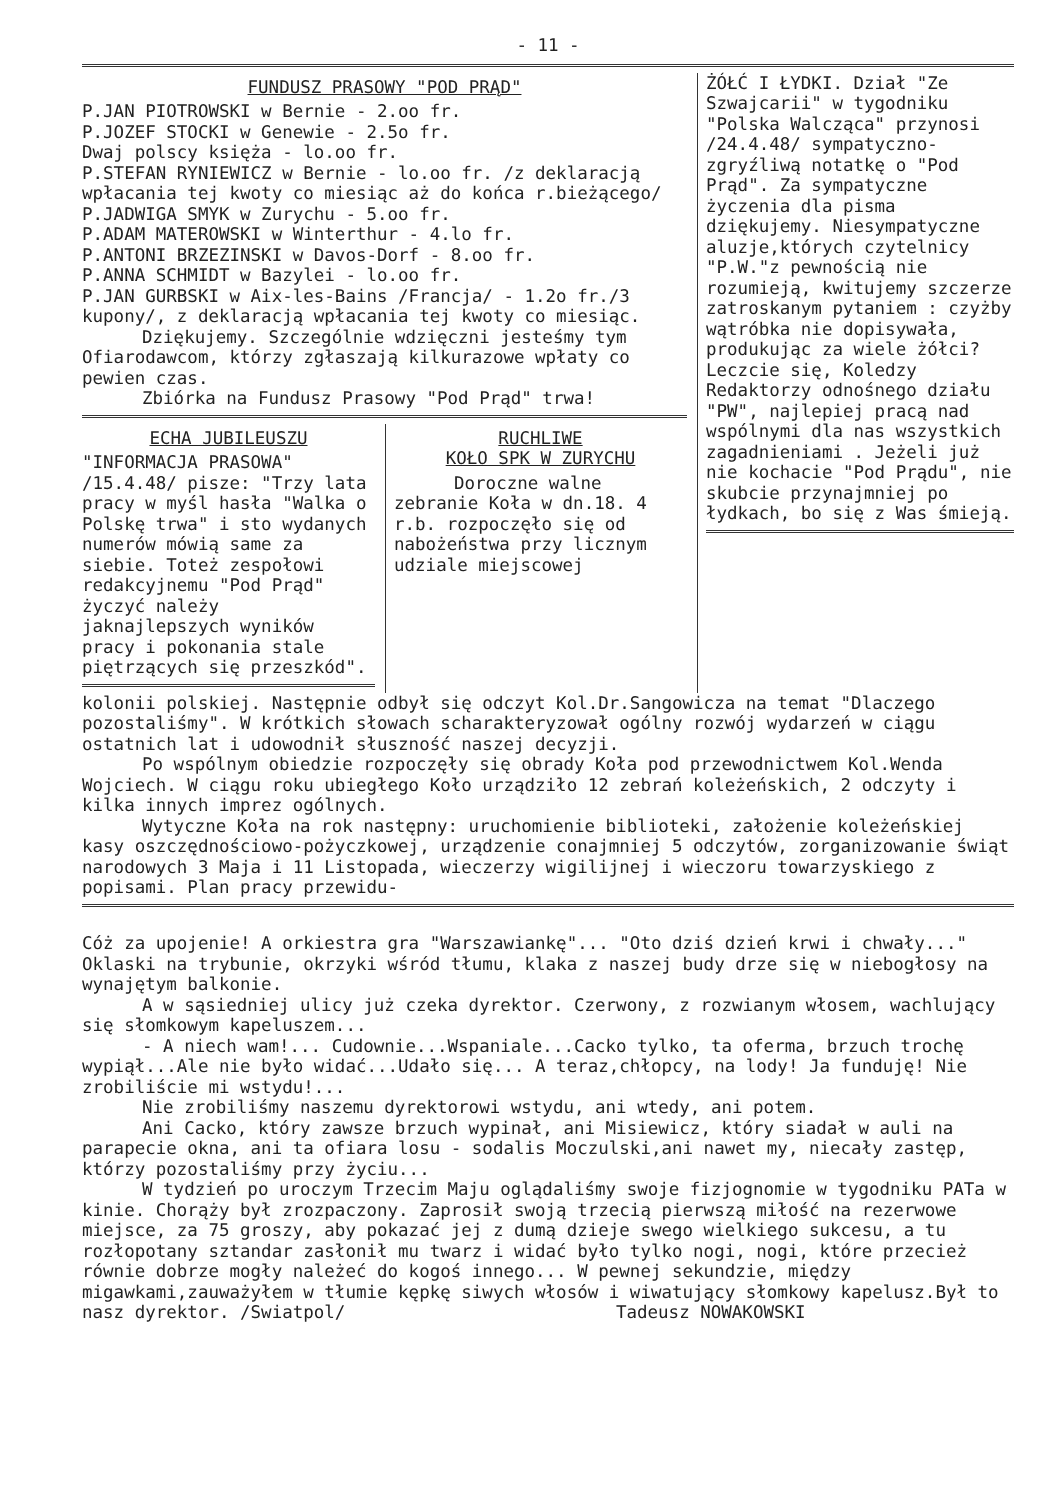- 11 -
FUNDUSZ PRASOWY "POD PRĄD"
P.JAN PIOTROWSKI w Bernie - 2.oo fr.
P.JOZEF STOCKI w Genewie - 2.5o fr.
Dwaj polscy księża - lo.oo fr.
P.STEFAN RYNIEWICZ w Bernie - lo.oo fr. /z deklaracją wpłacania tej kwoty co miesiąc aż do końca r.bieżącego/
P.JADWIGA SMYK w Zurychu - 5.oo fr.
P.ADAM MATEROWSKI w Winterthur - 4.lo fr.
P.ANTONI BRZEZINSKI w Davos-Dorf - 8.oo fr.
P.ANNA SCHMIDT w Bazylei - lo.oo fr.
P.JAN GURBSKI w Aix-les-Bains /Francja/ - 1.2o fr./3 kupony/, z deklaracją wpłacania tej kwoty co miesiąc.
Dziękujemy. Szczególnie wdzięczni jesteśmy tym Ofiarodawcom, którzy zgłaszają kilkurazowe wpłaty co pewien czas.
Zbiórka na Fundusz Prasowy "Pod Prąd" trwa!
ECHA JUBILEUSZU
"INFORMACJA PRASOWA" /15.4.48/ pisze: "Trzy lata pracy w myśl hasła "Walka o Polskę trwa" i sto wydanych numerów mówią same za siebie. Toteż zespołowi redakcyjnemu "Pod Prąd" życzyć należy jaknajlepszych wyników pracy i pokonania stale piętrzących się przeszkód".
RUCHLIWE
KOŁO SPK W ZURYCHU
Doroczne walne zebranie Koła w dn.18. 4 r.b. rozpoczęło się od nabożeństwa przy licznym udziale miejscowej
ŻÓŁĆ I ŁYDKI. Dział "Ze Szwajcarii" w tygodniku "Polska Walcząca" przynosi /24.4.48/ sympatyczno-zgryźliwą notatkę o "Pod Prąd". Za sympatyczne życzenia dla pisma dziękujemy. Niesympatyczne aluzje,których czytelnicy "P.W."z pewnością nie rozumieją, kwitujemy szczerze zatroskanym pytaniem : czyżby wątróbka nie dopisywała, produkując za wiele żółci? Leczcie się, Koledzy Redaktorzy odnośnego działu "PW", najlepiej pracą nad wspólnymi dla nas wszystkich zagadnieniami . Jeżeli już nie kochacie "Pod Prądu", nie skubcie przynajmniej po łydkach, bo się z Was śmieją.
kolonii polskiej. Następnie odbył się odczyt Kol.Dr.Sangowicza na temat "Dlaczego pozostaliśmy". W krótkich słowach scharakteryzował ogólny rozwój wydarzeń w ciągu ostatnich lat i udowodnił słuszność naszej decyzji.
Po wspólnym obiedzie rozpoczęły się obrady Koła pod przewodnictwem Kol.Wenda Wojciech. W ciągu roku ubiegłego Koło urządziło 12 zebrań koleżeńskich, 2 odczyty i kilka innych imprez ogólnych.
Wytyczne Koła na rok następny: uruchomienie biblioteki, założenie koleżeńskiej kasy oszczędnościowo-pożyczkowej, urządzenie conajmniej 5 odczytów, zorganizowanie świąt narodowych 3 Maja i 11 Listopada, wieczerzy wigilijnej i wieczoru towarzyskiego z popisami. Plan pracy przewidu-
Cóż za upojenie! A orkiestra gra "Warszawiankę"... "Oto dziś dzień krwi i chwały..." Oklaski na trybunie, okrzyki wśród tłumu, klaka z naszej budy drze się w niebogłosy na wynajętym balkonie.
A w sąsiedniej ulicy już czeka dyrektor. Czerwony, z rozwianym włosem, wachlujący się słomkowym kapeluszem...
- A niech wam!... Cudownie...Wspaniale...Cacko tylko, ta oferma, brzuch trochę wypiął...Ale nie było widać...Udało się... A teraz,chłopcy, na lody! Ja funduję! Nie zrobiliście mi wstydu!...
Nie zrobiliśmy naszemu dyrektorowi wstydu, ani wtedy, ani potem.
Ani Cacko, który zawsze brzuch wypinał, ani Misiewicz, który siadał w auli na parapecie okna, ani ta ofiara losu - sodalis Moczulski,ani nawet my, niecały zastęp, którzy pozostaliśmy przy życiu...
W tydzień po uroczym Trzecim Maju oglądaliśmy swoje fizjognomie w tygodniku PATa w kinie. Chorąży był zrozpaczony. Zaprosił swoją trzecią pierwszą miłość na rezerwowe miejsce, za 75 groszy, aby pokazać jej z dumą dzieje swego wielkiego sukcesu, a tu rozłopotany sztandar zasłonił mu twarz i widać było tylko nogi, nogi, które przecież równie dobrze mogły należeć do kogoś innego... W pewnej sekundzie, między migawkami,zauważyłem w tłumie kępkę siwych włosów i wiwatujący słomkowy kapelusz.Był to nasz dyrektor. /Swiatpol/ Tadeusz NOWAKOWSKI